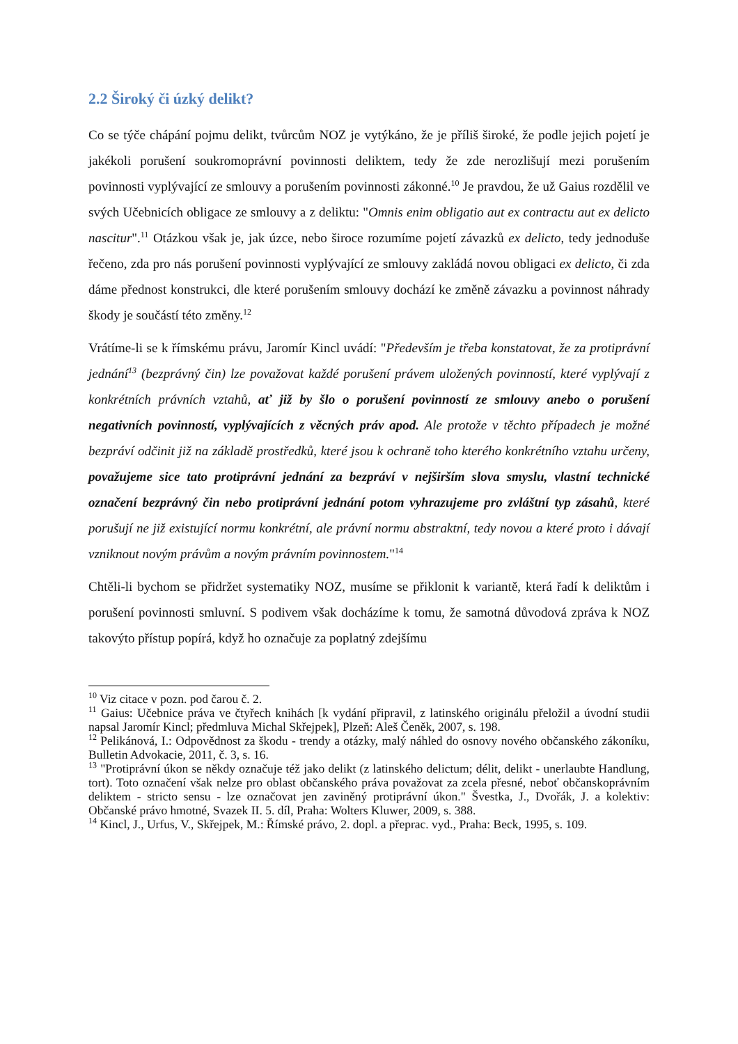2.2 Široký či úzký delikt?
Co se týče chápání pojmu delikt, tvůrcům NOZ je vytýkáno, že je příliš široké, že podle jejich pojetí je jakékoli porušení soukromoprávní povinnosti deliktem, tedy že zde nerozlišují mezi porušením povinnosti vyplývající ze smlouvy a porušením povinnosti zákonné.<sup>10</sup> Je pravdou, že už Gaius rozdělil ve svých Učebnicích obligace ze smlouvy a z deliktu: "Omnis enim obligatio aut ex contractu aut ex delicto nascitur".<sup>11</sup> Otázkou však je, jak úzce, nebo široce rozumíme pojetí závazků ex delicto, tedy jednoduše řečeno, zda pro nás porušení povinnosti vyplývající ze smlouvy zakládá novou obligaci ex delicto, či zda dáme přednost konstrukci, dle které porušením smlouvy dochází ke změně závazku a povinnost náhrady škody je součástí této změny.<sup>12</sup>
Vrátíme-li se k římskému právu, Jaromír Kincl uvádí: "Především je třeba konstatovat, že za protiprávní jednání<sup>13</sup> (bezprávný čin) lze považovat každé porušení právem uložených povinností, které vyplývají z konkrétních právních vztahů, ať již by šlo o porušení povinností ze smlouvy anebo o porušení negativních povinností, vyplývajících z věcných práv apod. Ale protože v těchto případech je možné bezpráví odčinit již na základě prostředků, které jsou k ochraně toho kterého konkrétního vztahu určeny, považujeme sice tato protiprávní jednání za bezpráví v nejširším slova smyslu, vlastní technické označení bezprávný čin nebo protiprávní jednání potom vyhrazujeme pro zvláštní typ zásahů, které porušují ne již existující normu konkrétní, ale právní normu abstraktní, tedy novou a které proto i dávají vzniknout novým právům a novým právním povinnostem."<sup>14</sup>
Chtěli-li bychom se přidržet systematiky NOZ, musíme se přiklonit k variantě, která řadí k deliktům i porušení povinnosti smluvní. S podivem však docházíme k tomu, že samotná důvodová zpráva k NOZ takovýto přístup popírá, když ho označuje za poplatný zdejšímu
<sup>10</sup> Viz citace v pozn. pod čarou č. 2.
<sup>11</sup> Gaius: Učebnice práva ve čtyřech knihách [k vydání připravil, z latinského originálu přeložil a úvodní studii napsal Jaromír Kincl; předmluva Michal Skřejpek], Plzeň: Aleš Čeněk, 2007, s. 198.
<sup>12</sup> Pelikánová, I.: Odpovědnost za škodu - trendy a otázky, malý náhled do osnovy nového občanského zákoníku, Bulletin Advokacie, 2011, č. 3, s. 16.
<sup>13</sup> "Protiprávní úkon se někdy označuje též jako delikt (z latinského delictum; délit, delikt - unerlaubte Handlung, tort). Toto označení však nelze pro oblast občanského práva považovat za zcela přesné, neboť občanskoprávním deliktem - stricto sensu - lze označovat jen zaviněný protiprávní úkon." Švestka, J., Dvořák, J. a kolektiv: Občanské právo hmotné, Svazek II. 5. díl, Praha: Wolters Kluwer, 2009, s. 388.
<sup>14</sup> Kincl, J., Urfus, V., Skřejpek, M.: Římské právo, 2. dopl. a přeprac. vyd., Praha: Beck, 1995, s. 109.